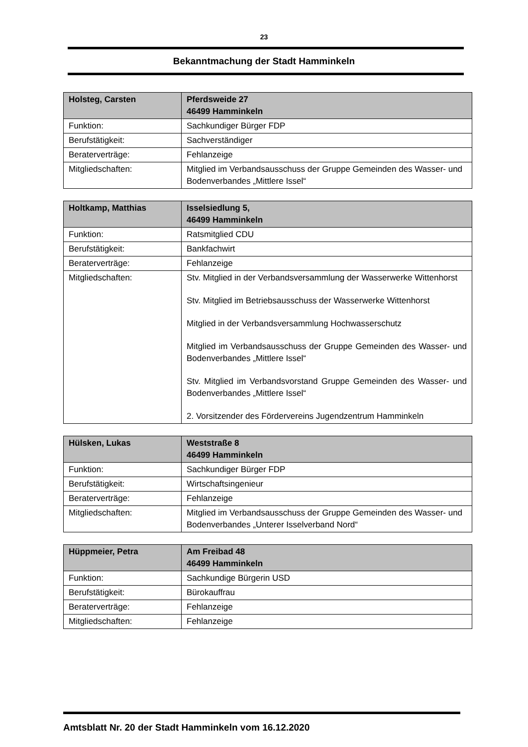23
Bekanntmachung der Stadt Hamminkeln
| Holsteg, Carsten | Pferdsweide 27 46499 Hamminkeln |
| --- | --- |
| Funktion: | Sachkundiger Bürger FDP |
| Berufstätigkeit: | Sachverständiger |
| Beraterverträge: | Fehlanzeige |
| Mitgliedschaften: | Mitglied im Verbandsausschuss der Gruppe Gemeinden des Wasser- und Bodenverbandes „Mittlere Issel“ |
| Holtkamp, Matthias | Isselsiedlung 5, 46499 Hamminkeln |
| --- | --- |
| Funktion: | Ratsmitglied CDU |
| Berufstätigkeit: | Bankfachwirt |
| Beraterverträge: | Fehlanzeige |
| Mitgliedschaften: | Stv. Mitglied in der Verbandsversammlung der Wasserwerke Wittenhorst Stv. Mitglied im Betriebsausschuss der Wasserwerke Wittenhorst Mitglied in der Verbandsversammlung Hochwasserschutz Mitglied im Verbandsausschuss der Gruppe Gemeinden des Wasser- und Bodenverbandes „Mittlere Issel“ Stv. Mitglied im Verbandsvorstand Gruppe Gemeinden des Wasser- und Bodenverbandes „Mittlere Issel“ 2. Vorsitzender des Fördervereins Jugendzentrum Hamminkeln |
| Hülsken, Lukas | Weststraße 8 46499 Hamminkeln |
| --- | --- |
| Funktion: | Sachkundiger Bürger FDP |
| Berufstätigkeit: | Wirtschaftsingenieur |
| Beraterverträge: | Fehlanzeige |
| Mitgliedschaften: | Mitglied im Verbandsausschuss der Gruppe Gemeinden des Wasser- und Bodenverbandes „Unterer Isselverband Nord“ |
| Hüppmeier, Petra | Am Freibad 48 46499 Hamminkeln |
| --- | --- |
| Funktion: | Sachkundige Bürgerin USD |
| Berufstätigkeit: | Bürokauffrau |
| Beraterverträge: | Fehlanzeige |
| Mitgliedschaften: | Fehlanzeige |
Amtsblatt Nr. 20 der Stadt Hamminkeln vom 16.12.2020